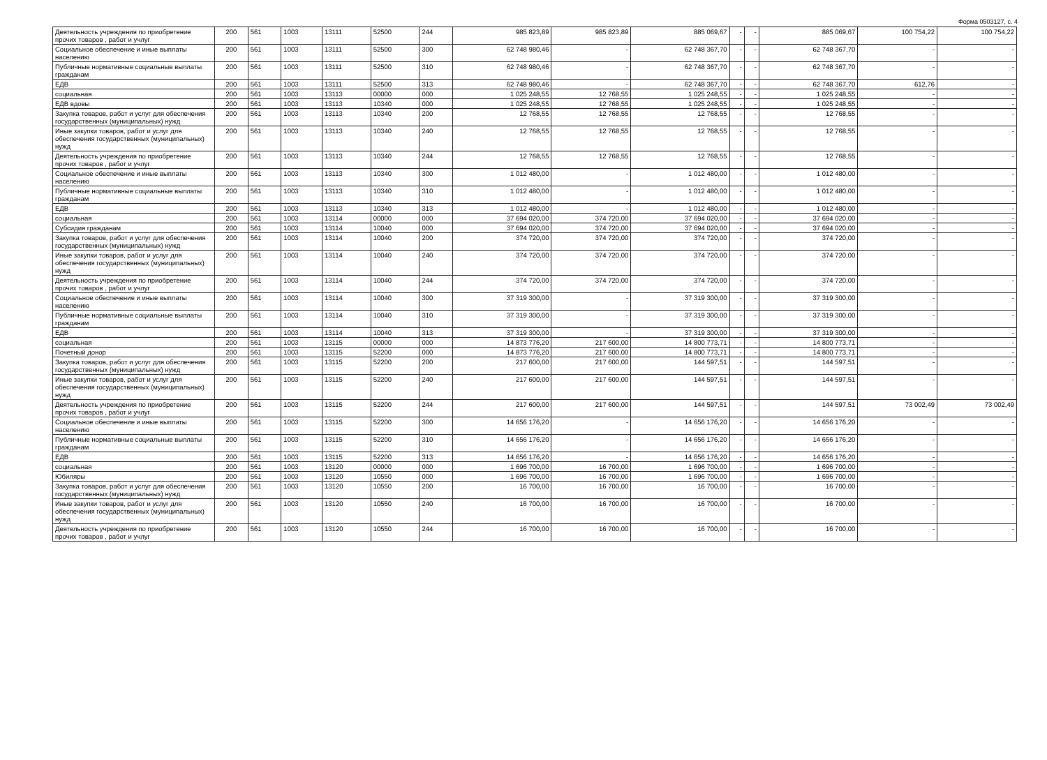Форма 0503127, с. 4
| Деятельность учреждения по приобретение прочих товаров , работ и учлуг | 200 | 561 | 1003 | 13111 | 52500 | 244 | 985 823,89 | 985 823,89 | 885 069,67 | - | - | 885 069,67 | 100 754,22 | 100 754,22 |
| Социальное обеспечение и иные выплаты населению | 200 | 561 | 1003 | 13111 | 52500 | 300 | 62 748 980,46 | - | 62 748 367,70 | - | - | 62 748 367,70 | - | - |
| Публичные нормативные социальные выплаты гражданам | 200 | 561 | 1003 | 13111 | 52500 | 310 | 62 748 980,46 | - | 62 748 367,70 | - | - | 62 748 367,70 | - | - |
| ЕДВ | 200 | 561 | 1003 | 13111 | 52500 | 313 | 62 748 980,46 | - | 62 748 367,70 | - | - | 62 748 367,70 | 612,76 | - |
| социальная | 200 | 561 | 1003 | 13113 | 00000 | 000 | 1 025 248,55 | 12 768,55 | 1 025 248,55 | - | - | 1 025 248,55 | - | - |
| ЕДВ вдовы | 200 | 561 | 1003 | 13113 | 10340 | 000 | 1 025 248,55 | 12 768,55 | 1 025 248,55 | - | - | 1 025 248,55 | - | - |
| Закупка товаров, работ и услуг для обеспечения государственных (муниципальных) нужд | 200 | 561 | 1003 | 13113 | 10340 | 200 | 12 768,55 | 12 768,55 | 12 768,55 | - | - | 12 768,55 | - | - |
| Иные закупки товаров, работ и услуг для обеспечения государственных (муниципальных) нужд | 200 | 561 | 1003 | 13113 | 10340 | 240 | 12 768,55 | 12 768,55 | 12 768,55 | - | - | 12 768,55 | - | - |
| Деятельность учреждения по приобретение прочих товаров , работ и учлуг | 200 | 561 | 1003 | 13113 | 10340 | 244 | 12 768,55 | 12 768,55 | 12 768,55 | - | - | 12 768,55 | - | - |
| Социальное обеспечение и иные выплаты населению | 200 | 561 | 1003 | 13113 | 10340 | 300 | 1 012 480,00 | - | 1 012 480,00 | - | - | 1 012 480,00 | - | - |
| Публичные нормативные социальные выплаты гражданам | 200 | 561 | 1003 | 13113 | 10340 | 310 | 1 012 480,00 | - | 1 012 480,00 | - | - | 1 012 480,00 | - | - |
| ЕДВ | 200 | 561 | 1003 | 13113 | 10340 | 313 | 1 012 480,00 | - | 1 012 480,00 | - | - | 1 012 480,00 | - | - |
| социальная | 200 | 561 | 1003 | 13114 | 00000 | 000 | 37 694 020,00 | 374 720,00 | 37 694 020,00 | - | - | 37 694 020,00 | - | - |
| Субсидия гражданам | 200 | 561 | 1003 | 13114 | 10040 | 000 | 37 694 020,00 | 374 720,00 | 37 694 020,00 | - | - | 37 694 020,00 | - | - |
| Закупка товаров, работ и услуг для обеспечения государственных (муниципальных) нужд | 200 | 561 | 1003 | 13114 | 10040 | 200 | 374 720,00 | 374 720,00 | 374 720,00 | - | - | 374 720,00 | - | - |
| Иные закупки товаров, работ и услуг для обеспечения государственных (муниципальных) нужд | 200 | 561 | 1003 | 13114 | 10040 | 240 | 374 720,00 | 374 720,00 | 374 720,00 | - | - | 374 720,00 | - | - |
| Деятельность учреждения по приобретение прочих товаров , работ и учлуг | 200 | 561 | 1003 | 13114 | 10040 | 244 | 374 720,00 | 374 720,00 | 374 720,00 | - | - | 374 720,00 | - | - |
| Социальное обеспечение и иные выплаты населению | 200 | 561 | 1003 | 13114 | 10040 | 300 | 37 319 300,00 | - | 37 319 300,00 | - | - | 37 319 300,00 | - | - |
| Публичные нормативные социальные выплаты гражданам | 200 | 561 | 1003 | 13114 | 10040 | 310 | 37 319 300,00 | - | 37 319 300,00 | - | - | 37 319 300,00 | - | - |
| ЕДВ | 200 | 561 | 1003 | 13114 | 10040 | 313 | 37 319 300,00 | - | 37 319 300,00 | - | - | 37 319 300,00 | - | - |
| социальная | 200 | 561 | 1003 | 13115 | 00000 | 000 | 14 873 776,20 | 217 600,00 | 14 800 773,71 | - | - | 14 800 773,71 | - | - |
| Почетный донор | 200 | 561 | 1003 | 13115 | 52200 | 000 | 14 873 776,20 | 217 600,00 | 14 800 773,71 | - | - | 14 800 773,71 | - | - |
| Закупка товаров, работ и услуг для обеспечения государственных (муниципальных) нужд | 200 | 561 | 1003 | 13115 | 52200 | 200 | 217 600,00 | 217 600,00 | 144 597,51 | - | - | 144 597,51 | - | - |
| Иные закупки товаров, работ и услуг для обеспечения государственных (муниципальных) нужд | 200 | 561 | 1003 | 13115 | 52200 | 240 | 217 600,00 | 217 600,00 | 144 597,51 | - | - | 144 597,51 | - | - |
| Деятельность учреждения по приобретение прочих товаров , работ и учлуг | 200 | 561 | 1003 | 13115 | 52200 | 244 | 217 600,00 | 217 600,00 | 144 597,51 | - | - | 144 597,51 | 73 002,49 | 73 002,49 |
| Социальное обеспечение и иные выплаты населению | 200 | 561 | 1003 | 13115 | 52200 | 300 | 14 656 176,20 | - | 14 656 176,20 | - | - | 14 656 176,20 | - | - |
| Публичные нормативные социальные выплаты гражданам | 200 | 561 | 1003 | 13115 | 52200 | 310 | 14 656 176,20 | - | 14 656 176,20 | - | - | 14 656 176,20 | - | - |
| ЕДВ | 200 | 561 | 1003 | 13115 | 52200 | 313 | 14 656 176,20 | - | 14 656 176,20 | - | - | 14 656 176,20 | - | - |
| социальная | 200 | 561 | 1003 | 13120 | 00000 | 000 | 1 696 700,00 | 16 700,00 | 1 696 700,00 | - | - | 1 696 700,00 | - | - |
| Юбиляры | 200 | 561 | 1003 | 13120 | 10550 | 000 | 1 696 700,00 | 16 700,00 | 1 696 700,00 | - | - | 1 696 700,00 | - | - |
| Закупка товаров, работ и услуг для обеспечения государственных (муниципальных) нужд | 200 | 561 | 1003 | 13120 | 10550 | 200 | 16 700,00 | 16 700,00 | 16 700,00 | - | - | 16 700,00 | - | - |
| Иные закупки товаров, работ и услуг для обеспечения государственных (муниципальных) нужд | 200 | 561 | 1003 | 13120 | 10550 | 240 | 16 700,00 | 16 700,00 | 16 700,00 | - | - | 16 700,00 | - | - |
| Деятельность учреждения по приобретение прочих товаров , работ и учлуг | 200 | 561 | 1003 | 13120 | 10550 | 244 | 16 700,00 | 16 700,00 | 16 700,00 | - | - | 16 700,00 | - | - |